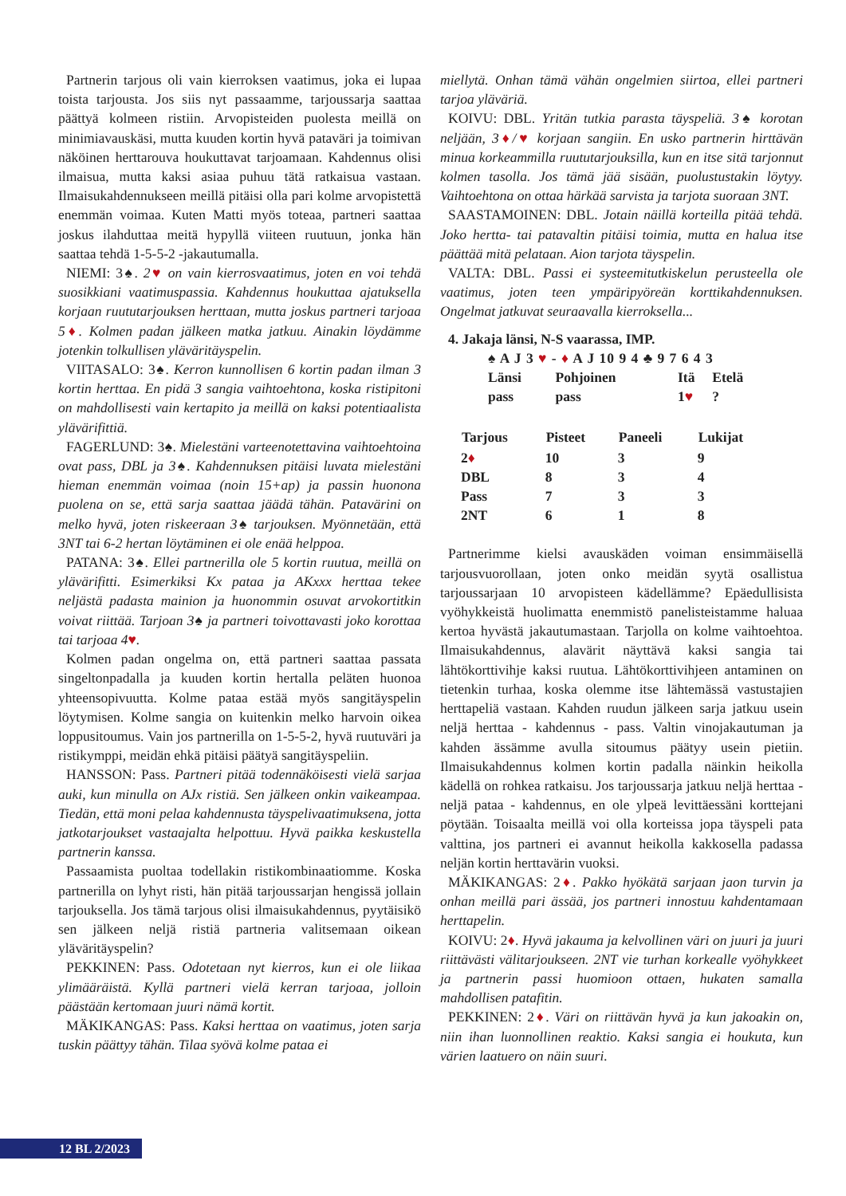Partnerin tarjous oli vain kierroksen vaatimus, joka ei lupaa toista tarjousta. Jos siis nyt passaamme, tarjoussarja saattaa päättyä kolmeen ristiin. Arvopisteiden puolesta meillä on minimiavauskäsi, mutta kuuden kortin hyvä pataväri ja toimivan näköinen herttarouva houkuttavat tarjoamaan. Kahdennus olisi ilmaisua, mutta kaksi asiaa puhuu tätä ratkaisua vastaan. Ilmaisukahdennukseen meillä pitäisi olla pari kolme arvopistettä enemmän voimaa. Kuten Matti myös toteaa, partneri saattaa joskus ilahduttaa meitä hypyllä viiteen ruutuun, jonka hän saattaa tehdä 1-5-5-2 -jakautumalla.
NIEMI: 3♠. 2♥ on vain kierrosvaatimus, joten en voi tehdä suosikkiani vaatimuspassia. Kahdennus houkuttaa ajatuksella korjaan ruututarjouksen herttaan, mutta joskus partneri tarjoaa 5♦. Kolmen padan jälkeen matka jatkuu. Ainakin löydämme jotenkin tolkullisen yläväritäyspelin.
VIITASALO: 3♠. Kerron kunnollisen 6 kortin padan ilman 3 kortin herttaa. En pidä 3 sangia vaihtoehtona, koska ristipitoni on mahdollisesti vain kertapito ja meillä on kaksi potentiaalista ylävärifittiä.
FAGERLUND: 3♠. Mielestäni varteenotettavina vaihtoehtoina ovat pass, DBL ja 3♠. Kahdennuksen pitäisi luvata mielestäni hieman enemmän voimaa (noin 15+ap) ja passin huonona puolena on se, että sarja saattaa jäädä tähän. Patavärini on melko hyvä, joten riskeeraan 3♠ tarjouksen. Myönnetään, että 3NT tai 6-2 hertan löytäminen ei ole enää helppoa.
PATANA: 3♠. Ellei partnerilla ole 5 kortin ruutua, meillä on ylävärifitti. Esimerkiksi Kx pataa ja AKxxx herttaa tekee neljästä padasta mainion ja huonommin osuvat arvokortitkin voivat riittää. Tarjoan 3♠ ja partneri toivottavasti joko korottaa tai tarjoaa 4♥.
Kolmen padan ongelma on, että partneri saattaa passata singeltonpadalla ja kuuden kortin hertalla peläten huonoa yhteensopivuutta. Kolme pataa estää myös sangitäyspelin löytymisen. Kolme sangia on kuitenkin melko harvoin oikea loppusitoumus. Vain jos partnerilla on 1-5-5-2, hyvä ruutuväri ja ristikymppi, meidän ehkä pitäisi päätyä sangitäyspeliin.
HANSSON: Pass. Partneri pitää todennäköisesti vielä sarjaa auki, kun minulla on AJx ristiä. Sen jälkeen onkin vaikeampaa. Tiedän, että moni pelaa kahdennusta täyspelivaatimuksena, jotta jatkotarjoukset vastaajalta helpottuu. Hyvä paikka keskustella partnerin kanssa.
Passaamista puoltaa todellakin ristikombinaatiomme. Koska partnerilla on lyhyt risti, hän pitää tarjoussarjan hengissä jollain tarjouksella. Jos tämä tarjous olisi ilmaisukahdennus, pyytäisikö sen jälkeen neljä ristiä partneria valitsemaan oikean yläväritäyspelin?
PEKKINEN: Pass. Odotetaan nyt kierros, kun ei ole liikaa ylimääräistä. Kyllä partneri vielä kerran tarjoaa, jolloin päästään kertomaan juuri nämä kortit.
MÄKIKANGAS: Pass. Kaksi herttaa on vaatimus, joten sarja tuskin päättyy tähän. Tilaa syövä kolme pataa ei
miellytä. Onhan tämä vähän ongelmien siirtoa, ellei partneri tarjoa yläväriä.
KOIVU: DBL. Yritän tutkia parasta täyspeliä. 3♠ korotan neljään, 3♦/♥ korjaan sangiin. En usko partnerin hirttävän minua korkeammilla ruututarjouksilla, kun en itse sitä tarjonnut kolmen tasolla. Jos tämä jää sisään, puolustustakin löytyy. Vaihtoehtona on ottaa härkää sarvista ja tarjota suoraan 3NT.
SAASTAMOINEN: DBL. Jotain näillä korteilla pitää tehdä. Joko hertta- tai patavaltin pitäisi toimia, mutta en halua itse päättää mitä pelataan. Aion tarjota täyspelin.
VALTA: DBL. Passi ei systeemitutkiskelun perusteella ole vaatimus, joten teen ympäripyöreän korttikahdennuksen. Ongelmat jatkuvat seuraavalla kierroksella...
4. Jakaja länsi, N-S vaarassa, IMP.
♠ A J 3 ♥ - ♦ A J 10 9 4 ♣ 9 7 6 4 3
| Länsi | Pohjoinen | Itä | Etelä |
| pass | pass | 1 ♥ | ? |
| Tarjous | Pisteet | Paneeli | Lukijat |
| --- | --- | --- | --- |
| 2 ♦ | 10 | 3 | 9 |
| DBL | 8 | 3 | 4 |
| Pass | 7 | 3 | 3 |
| 2NT | 6 | 1 | 8 |
Partnerimme kielsi avauskäden voiman ensimmäisellä tarjousvuorollaan, joten onko meidän syytä osallistua tarjoussarjaan 10 arvopisteen kädellämme? Epäedullisista vyöhykkeistä huolimatta enemmistö panelisteistamme haluaa kertoa hyvästä jakautumastaan. Tarjolla on kolme vaihtoehtoa. Ilmaisukahdennus, alavärit näyttävä kaksi sangia tai lähtökorttivihje kaksi ruutua. Lähtökorttivihjeen antaminen on tietenkin turhaa, koska olemme itse lähtemässä vastustajien herttapeliä vastaan. Kahden ruudun jälkeen sarja jatkuu usein neljä herttaa - kahdennus - pass. Valtin vinojakautuman ja kahden ässämme avulla sitoumus päätyy usein pietiin. Ilmaisukahdennus kolmen kortin padalla näinkin heikolla kädellä on rohkea ratkaisu. Jos tarjoussarja jatkuu neljä herttaa - neljä pataa - kahdennus, en ole ylpeä levittäessäni korttejani pöytään. Toisaalta meillä voi olla korteissa jopa täyspeli pata valttina, jos partneri ei avannut heikolla kakkosella padassa neljän kortin herttavärin vuoksi.
MÄKIKANGAS: 2♦. Pakko hyökätä sarjaan jaon turvin ja onhan meillä pari ässää, jos partneri innostuu kahdentamaan herttapelin.
KOIVU: 2♦. Hyvä jakauma ja kelvollinen väri on juuri ja juuri riittävästi välitarjoukseen. 2NT vie turhan korkealle vyöhykkeet ja partnerin passi huomioon ottaen, hukaten samalla mahdollisen patafitin.
PEKKINEN: 2♦. Väri on riittävän hyvä ja kun jakoakin on, niin ihan luonnollinen reaktio. Kaksi sangia ei houkuta, kun värien laatuero on näin suuri.
12 BL 2/2023